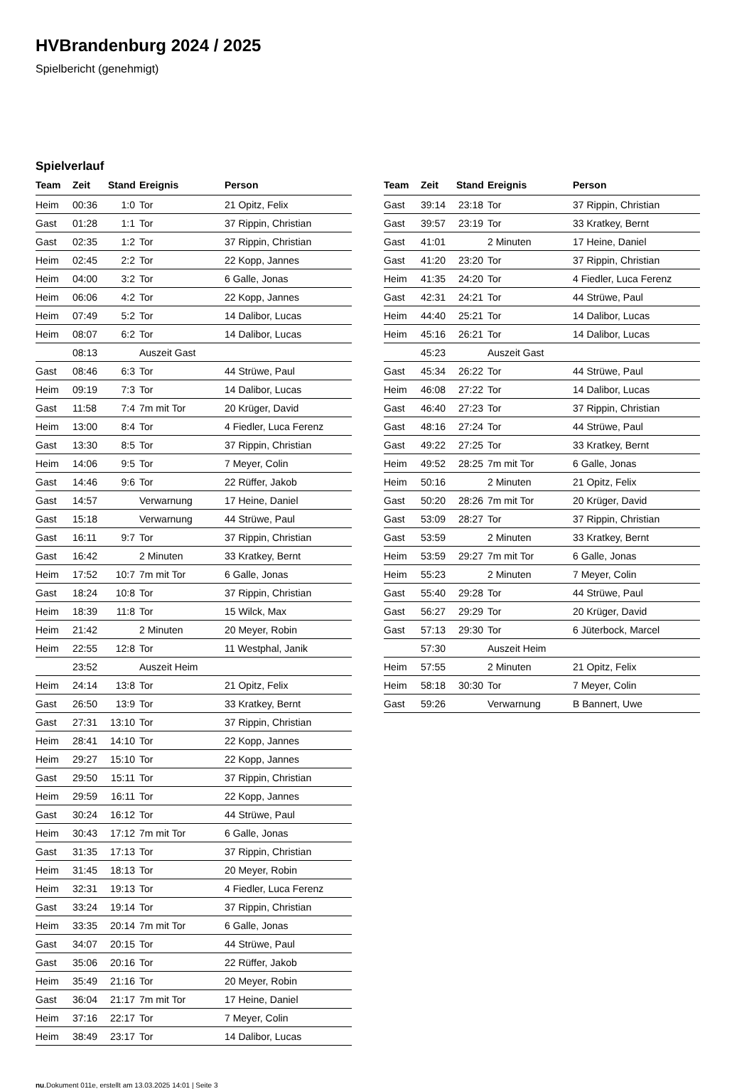HVBrandenburg 2024 / 2025
Spielbericht (genehmigt)
Spielverlauf
| Team | Zeit | Stand | Ereignis | Person |
| --- | --- | --- | --- | --- |
| Heim | 00:36 | 1:0 | Tor | 21 Opitz, Felix |
| Gast | 01:28 | 1:1 | Tor | 37 Rippin, Christian |
| Gast | 02:35 | 1:2 | Tor | 37 Rippin, Christian |
| Heim | 02:45 | 2:2 | Tor | 22 Kopp, Jannes |
| Heim | 04:00 | 3:2 | Tor | 6 Galle, Jonas |
| Heim | 06:06 | 4:2 | Tor | 22 Kopp, Jannes |
| Heim | 07:49 | 5:2 | Tor | 14 Dalibor, Lucas |
| Heim | 08:07 | 6:2 | Tor | 14 Dalibor, Lucas |
| | 08:13 | | Auszeit Gast | |
| Gast | 08:46 | 6:3 | Tor | 44 Strüwe, Paul |
| Heim | 09:19 | 7:3 | Tor | 14 Dalibor, Lucas |
| Gast | 11:58 | 7:4 | 7m mit Tor | 20 Krüger, David |
| Heim | 13:00 | 8:4 | Tor | 4 Fiedler, Luca Ferenz |
| Gast | 13:30 | 8:5 | Tor | 37 Rippin, Christian |
| Heim | 14:06 | 9:5 | Tor | 7 Meyer, Colin |
| Gast | 14:46 | 9:6 | Tor | 22 Rüffer, Jakob |
| Gast | 14:57 | | Verwarnung | 17 Heine, Daniel |
| Gast | 15:18 | | Verwarnung | 44 Strüwe, Paul |
| Gast | 16:11 | 9:7 | Tor | 37 Rippin, Christian |
| Gast | 16:42 | | 2 Minuten | 33 Kratkey, Bernt |
| Heim | 17:52 | 10:7 | 7m mit Tor | 6 Galle, Jonas |
| Gast | 18:24 | 10:8 | Tor | 37 Rippin, Christian |
| Heim | 18:39 | 11:8 | Tor | 15 Wilck, Max |
| Heim | 21:42 | | 2 Minuten | 20 Meyer, Robin |
| Heim | 22:55 | 12:8 | Tor | 11 Westphal, Janik |
| | 23:52 | | Auszeit Heim | |
| Heim | 24:14 | 13:8 | Tor | 21 Opitz, Felix |
| Gast | 26:50 | 13:9 | Tor | 33 Kratkey, Bernt |
| Gast | 27:31 | 13:10 | Tor | 37 Rippin, Christian |
| Heim | 28:41 | 14:10 | Tor | 22 Kopp, Jannes |
| Heim | 29:27 | 15:10 | Tor | 22 Kopp, Jannes |
| Gast | 29:50 | 15:11 | Tor | 37 Rippin, Christian |
| Heim | 29:59 | 16:11 | Tor | 22 Kopp, Jannes |
| Gast | 30:24 | 16:12 | Tor | 44 Strüwe, Paul |
| Heim | 30:43 | 17:12 | 7m mit Tor | 6 Galle, Jonas |
| Gast | 31:35 | 17:13 | Tor | 37 Rippin, Christian |
| Heim | 31:45 | 18:13 | Tor | 20 Meyer, Robin |
| Heim | 32:31 | 19:13 | Tor | 4 Fiedler, Luca Ferenz |
| Gast | 33:24 | 19:14 | Tor | 37 Rippin, Christian |
| Heim | 33:35 | 20:14 | 7m mit Tor | 6 Galle, Jonas |
| Gast | 34:07 | 20:15 | Tor | 44 Strüwe, Paul |
| Gast | 35:06 | 20:16 | Tor | 22 Rüffer, Jakob |
| Heim | 35:49 | 21:16 | Tor | 20 Meyer, Robin |
| Gast | 36:04 | 21:17 | 7m mit Tor | 17 Heine, Daniel |
| Heim | 37:16 | 22:17 | Tor | 7 Meyer, Colin |
| Heim | 38:49 | 23:17 | Tor | 14 Dalibor, Lucas |
| Team | Zeit | Stand | Ereignis | Person |
| --- | --- | --- | --- | --- |
| Gast | 39:14 | 23:18 | Tor | 37 Rippin, Christian |
| Gast | 39:57 | 23:19 | Tor | 33 Kratkey, Bernt |
| Gast | 41:01 | | 2 Minuten | 17 Heine, Daniel |
| Gast | 41:20 | 23:20 | Tor | 37 Rippin, Christian |
| Heim | 41:35 | 24:20 | Tor | 4 Fiedler, Luca Ferenz |
| Gast | 42:31 | 24:21 | Tor | 44 Strüwe, Paul |
| Heim | 44:40 | 25:21 | Tor | 14 Dalibor, Lucas |
| Heim | 45:16 | 26:21 | Tor | 14 Dalibor, Lucas |
| | 45:23 | | Auszeit Gast | |
| Gast | 45:34 | 26:22 | Tor | 44 Strüwe, Paul |
| Heim | 46:08 | 27:22 | Tor | 14 Dalibor, Lucas |
| Gast | 46:40 | 27:23 | Tor | 37 Rippin, Christian |
| Gast | 48:16 | 27:24 | Tor | 44 Strüwe, Paul |
| Gast | 49:22 | 27:25 | Tor | 33 Kratkey, Bernt |
| Heim | 49:52 | 28:25 | 7m mit Tor | 6 Galle, Jonas |
| Heim | 50:16 | | 2 Minuten | 21 Opitz, Felix |
| Gast | 50:20 | 28:26 | 7m mit Tor | 20 Krüger, David |
| Gast | 53:09 | 28:27 | Tor | 37 Rippin, Christian |
| Gast | 53:59 | | 2 Minuten | 33 Kratkey, Bernt |
| Heim | 53:59 | 29:27 | 7m mit Tor | 6 Galle, Jonas |
| Heim | 55:23 | | 2 Minuten | 7 Meyer, Colin |
| Gast | 55:40 | 29:28 | Tor | 44 Strüwe, Paul |
| Gast | 56:27 | 29:29 | Tor | 20 Krüger, David |
| Gast | 57:13 | 29:30 | Tor | 6 Jüterbock, Marcel |
| | 57:30 | | Auszeit Heim | |
| Heim | 57:55 | | 2 Minuten | 21 Opitz, Felix |
| Heim | 58:18 | 30:30 | Tor | 7 Meyer, Colin |
| Gast | 59:26 | | Verwarnung | B Bannert, Uwe |
nu.Dokument 011e, erstellt am 13.03.2025 14:01 | Seite 3